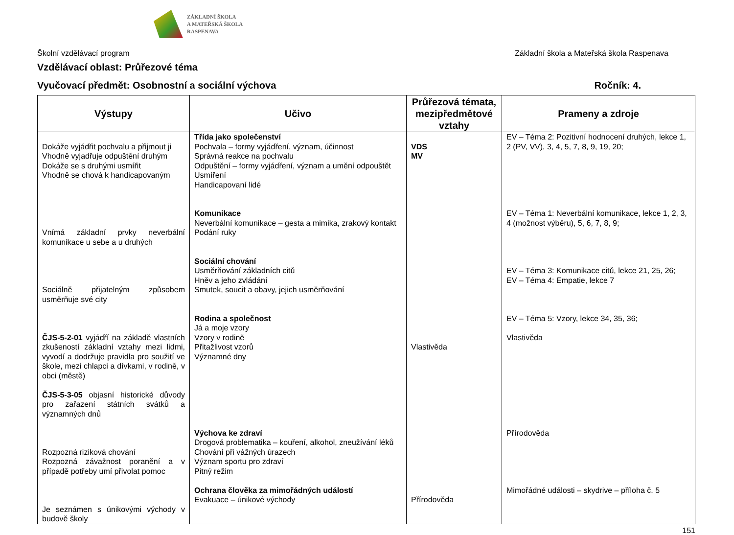ZÁKLADNÍ ŠKOLA
A MATEŘSKÁ ŠKOLA
RASPENAVA
Školní vzdělávací program Základní škola a Mateřská škola Raspenava
Vzdělávací oblast: Průřezové téma
Vyučovací předmět: Osobnostní a sociální výchova Ročník: 4.
| Výstupy | Učivo | Průřezová témata, mezipředmětové vztahy | Prameny a zdroje |
| --- | --- | --- | --- |
| Dokáže vyjádřit pochvalu a přijmout ji Vhodně vyjadřuje odpuštění druhým Dokáže se s druhými usmířit Vhodně se chová k handicapovaným Vnímá základní prvky neverbální komunikace u sebe a u druhých Sociálně přijatelným způsobem usměrňuje své city ČJS-5-2-01 vyjádří na základě vlastních zkušeností základní vztahy mezi lidmi, vyvodí a dodržuje pravidla pro soužití ve škole, mezi chlapci a dívkami, v rodině, v obci (městě) ČJS-5-3-05 objasní historické důvody pro zařazení státních svátků a významných dnů Rozpozná riziková chování Rozpozná závažnost poranění a v případě potřeby umí přivolat pomoc Je seznámen s únikovými východy v budově školy | Třída jako společenství Pochvala – formy vyjádření, význam, účinnost Správná reakce na pochvalu Odpuštění – formy vyjádření, význam a umění odpouštět Usmíření Handicapovaní lidé Komunikace Neverbální komunikace – gesta a mimika, zrakový kontakt Podání ruky Sociální chování Usměrňování základních citů Hněv a jeho zvládání Smutek, soucit a obavy, jejich usměrňování Rodina a společnost Já a moje vzory Vzory v rodině Přitažlivost vzorů Významné dny Výchova ke zdraví Drogová problematika – kouření, alkohol, zneužívání léků Chování při vážných úrazech Význam sportu pro zdraví Pitný režim Ochrana člověka za mimořádných událostí Evakuace – únikové východy | VDS MV Vlastivěda Přírodověda | EV – Téma 2: Pozitivní hodnocení druhých, lekce 1, 2 (PV, VV), 3, 4, 5, 7, 8, 9, 19, 20; EV – Téma 1: Neverbální komunikace, lekce 1, 2, 3, 4 (možnost výběru), 5, 6, 7, 8, 9; EV – Téma 3: Komunikace citů, lekce 21, 25, 26; EV – Téma 4: Empatie, lekce 7 EV – Téma 5: Vzory, lekce 34, 35, 36; Vlastivěda Přírodověda Mimořádné události – skydrive – příloha č. 5 |
151